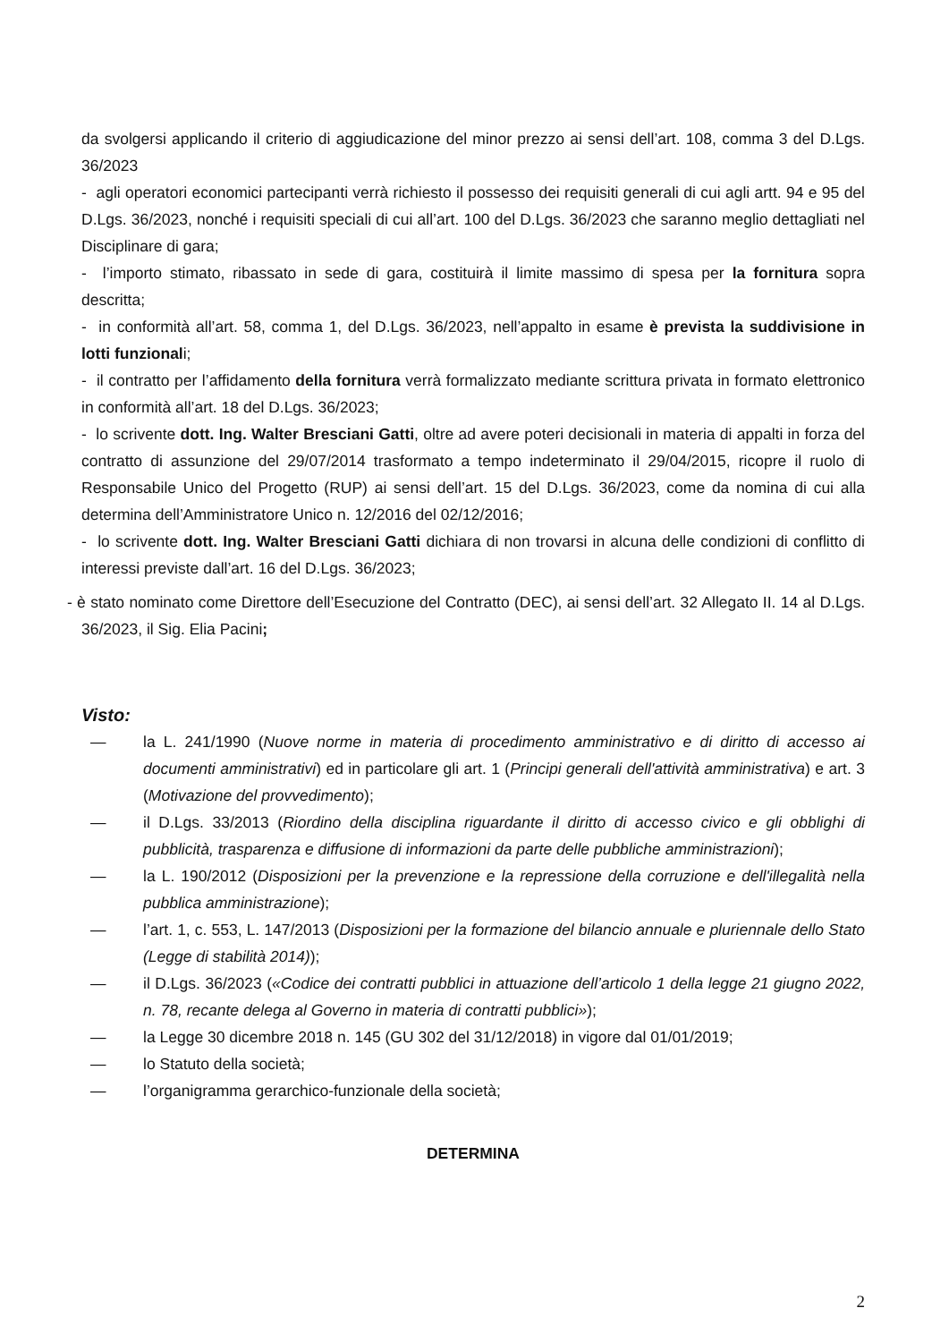da svolgersi applicando il criterio di aggiudicazione del minor prezzo ai sensi dell’art. 108, comma 3 del D.Lgs. 36/2023
- agli operatori economici partecipanti verrà richiesto il possesso dei requisiti generali di cui agli artt. 94 e 95 del D.Lgs. 36/2023, nonché i requisiti speciali di cui all’art. 100 del D.Lgs. 36/2023 che saranno meglio dettagliati nel Disciplinare di gara;
- l’importo stimato, ribassato in sede di gara, costituirà il limite massimo di spesa per la fornitura sopra descritta;
- in conformità all’art. 58, comma 1, del D.Lgs. 36/2023, nell’appalto in esame è prevista la suddivisione in lotti funzionali;
- il contratto per l’affidamento della fornitura verrà formalizzato mediante scrittura privata in formato elettronico in conformità all’art. 18 del D.Lgs. 36/2023;
- lo scrivente dott. Ing. Walter Bresciani Gatti, oltre ad avere poteri decisionali in materia di appalti in forza del contratto di assunzione del 29/07/2014 trasformato a tempo indeterminato il 29/04/2015, ricopre il ruolo di Responsabile Unico del Progetto (RUP) ai sensi dell’art. 15 del D.Lgs. 36/2023, come da nomina di cui alla determina dell’Amministratore Unico n. 12/2016 del 02/12/2016;
- lo scrivente dott. Ing. Walter Bresciani Gatti dichiara di non trovarsi in alcuna delle condizioni di conflitto di interessi previste dall’art. 16 del D.Lgs. 36/2023;
- è stato nominato come Direttore dell’Esecuzione del Contratto (DEC), ai sensi dell’art. 32 Allegato II. 14 al D.Lgs. 36/2023, il Sig. Elia Pacini;
Visto:
— la L. 241/1990 (Nuove norme in materia di procedimento amministrativo e di diritto di accesso ai documenti amministrativi) ed in particolare gli art. 1 (Principi generali dell'attività amministrativa) e art. 3 (Motivazione del provvedimento);
— il D.Lgs. 33/2013 (Riordino della disciplina riguardante il diritto di accesso civico e gli obblighi di pubblicità, trasparenza e diffusione di informazioni da parte delle pubbliche amministrazioni);
— la L. 190/2012 (Disposizioni per la prevenzione e la repressione della corruzione e dell'illegalità nella pubblica amministrazione);
— l’art. 1, c. 553, L. 147/2013 (Disposizioni per la formazione del bilancio annuale e pluriennale dello Stato (Legge di stabilità 2014));
— il D.Lgs. 36/2023 («Codice dei contratti pubblici in attuazione dell’articolo 1 della legge 21 giugno 2022, n. 78, recante delega al Governo in materia di contratti pubblici»);
— la Legge 30 dicembre 2018 n. 145 (GU 302 del 31/12/2018) in vigore dal 01/01/2019;
— lo Statuto della società;
— l’organigramma gerarchico-funzionale della società;
DETERMINA
2